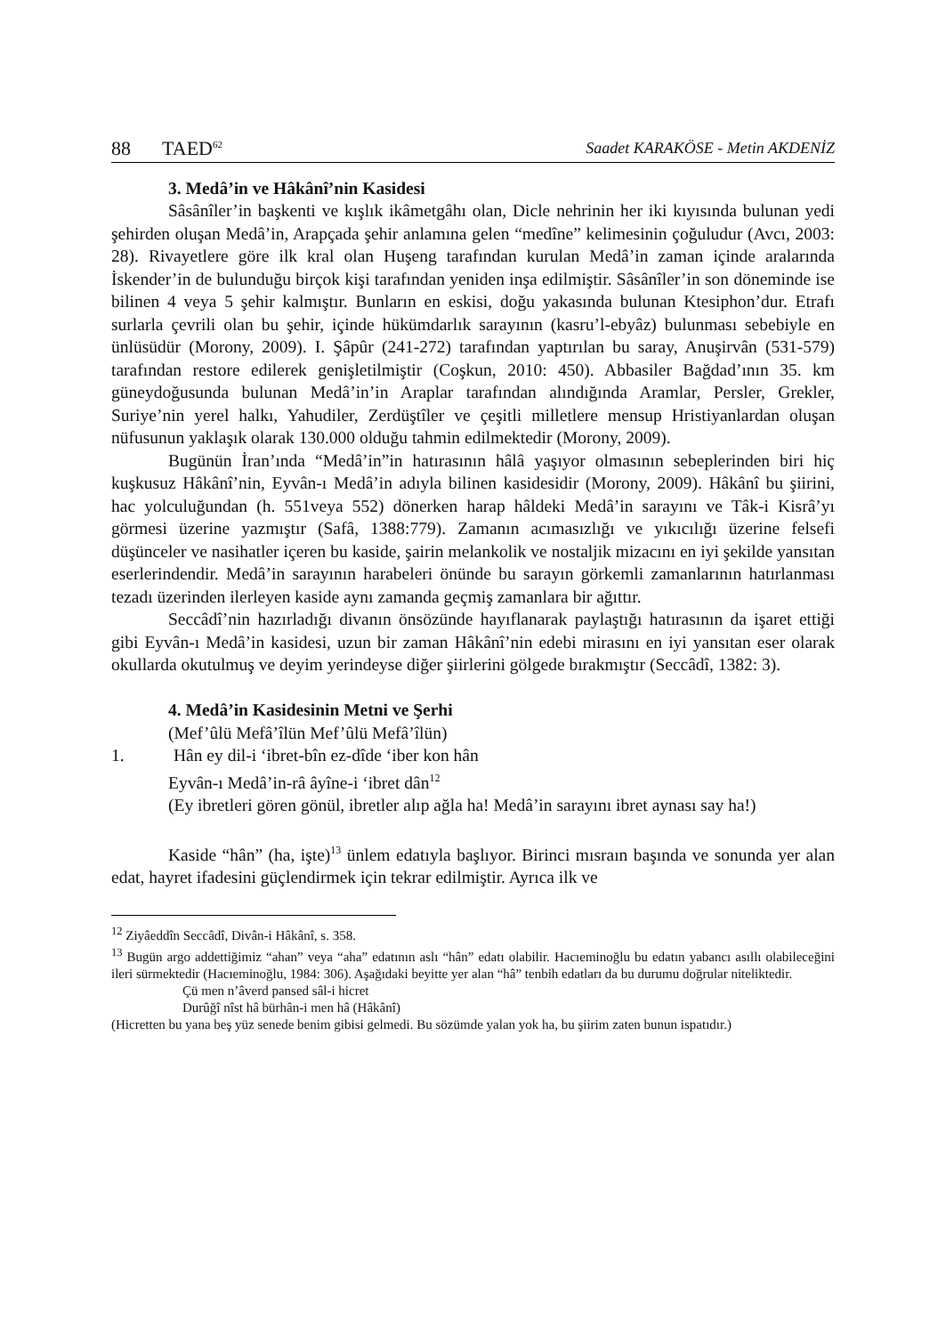88 TAED<sup>62</sup>
Saadet KARAKÖSE - Metin AKDENİZ
3. Medâ’in ve Hâkânî’nin Kasidesi
Sâsânîler’in başkenti ve kışlık ikâmetgâhı olan, Dicle nehrinin her iki kıyısında bulunan yedi şehirden oluşan Medâ’in, Arapçada şehir anlamına gelen “medîne” kelimesinin çoğuludur (Avcı, 2003: 28). Rivayetlere göre ilk kral olan Huşeng tarafından kurulan Medâ’in zaman içinde aralarında İskender’in de bulunduğu birçok kişi tarafından yeniden inşa edilmiştir. Sâsânîler’in son döneminde ise bilinen 4 veya 5 şehir kalmıştır. Bunların en eskisi, doğu yakasında bulunan Ktesiphon’dur. Etrafı surlarla çevrili olan bu şehir, içinde hükümdarlık sarayının (kasru’l-ebyâz) bulunması sebebiyle en ünlüsüdür (Morony, 2009). I. Şâpûr (241-272) tarafından yaptırılan bu saray, Anuşirvân (531-579) tarafından restore edilerek genişletilmiştir (Coşkun, 2010: 450). Abbasiler Bağdad’ının 35. km güneydoğusunda bulunan Medâ’in’in Araplar tarafından alındığında Aramlar, Persler, Grekler, Suriye’nin yerel halkı, Yahudiler, Zerdüştîler ve çeşitli milletlere mensup Hristiyanlardan oluşan nüfusunun yaklaşık olarak 130.000 olduğu tahmin edilmektedir (Morony, 2009).
Bugünün İran’ında “Medâ’in”in hatırasının hâlâ yaşıyor olmasının sebeplerinden biri hiç kuşkusuz Hâkânî’nin, Eyvân-ı Medâ’in adıyla bilinen kasidesidir (Morony, 2009). Hâkânî bu şiirini, hac yolculuğundan (h. 551veya 552) dönerken harap hâldeki Medâ’in sarayını ve Tâk-i Kisrâ’yı görmesi üzerine yazmıştır (Safâ, 1388:779). Zamanın acımasızlığı ve yıkıcılığı üzerine felsefi düşünceler ve nasihatler içeren bu kaside, şairin melankolik ve nostaljik mizacını en iyi şekilde yansıtan eserlerindendir. Medâ’in sarayının harabeleri önünde bu sarayın görkemli zamanlarının hatırlanması tezadı üzerinden ilerleyen kaside aynı zamanda geçmiş zamanlara bir ağıttır.
Seccâdî’nin hazırladığı divanın önsözünde hayıflanarak paylaştığı hatırasının da işaret ettiği gibi Eyvân-ı Medâ’in kasidesi, uzun bir zaman Hâkânî’nin edebi mirasını en iyi yansıtan eser olarak okullarda okutulmuş ve deyim yerindeyse diğer şiirlerini gölgede bırakmıştır (Seccâdî, 1382: 3).
4. Medâ’in Kasidesinin Metni ve Şerhi
(Mef’ûlü Mefâ’îlün Mef’ûlü Mefâ’îlün)
1. Hân ey dil-i ‘ibret-bîn ez-dîde ‘iber kon hân
Eyvân-ı Medâ’in-râ âyîne-i ‘ibret dân<sup>12</sup>
(Ey ibretleri gören gönül, ibretler alıp ağla ha! Medâ’in sarayını ibret aynası say ha!)
Kaside “hân” (ha, işte)<sup>13</sup> ünlem edatıyla başlıyor. Birinci mısraın başında ve sonunda yer alan edat, hayret ifadesini güçlendirmek için tekrar edilmiştir. Ayrıca ilk ve
<sup>12</sup> Ziyâeddîn Seccâdî, Divân-i Hâkânî, s. 358.
<sup>13</sup> Bugün argo addettiğimiz “ahan” veya “aha” edatının aslı “hân” edatı olabilir. Hacıeminoğlu bu edatın yabancı asıllı olabileceğini ileri sürmektedir (Hacıeminoğlu, 1984: 306). Aşağıdaki beyitte yer alan “hâ” tenbih edatları da bu durumu doğrular niteliktedir.
Çü men n’âverd pansed sâl-i hicret
Durûğî nîst hâ bürhân-i men hâ (Hâkânî)
(Hicretten bu yana beş yüz senede benim gibisi gelmedi. Bu sözümde yalan yok ha, bu şiirim zaten bunun ispatıdır.)